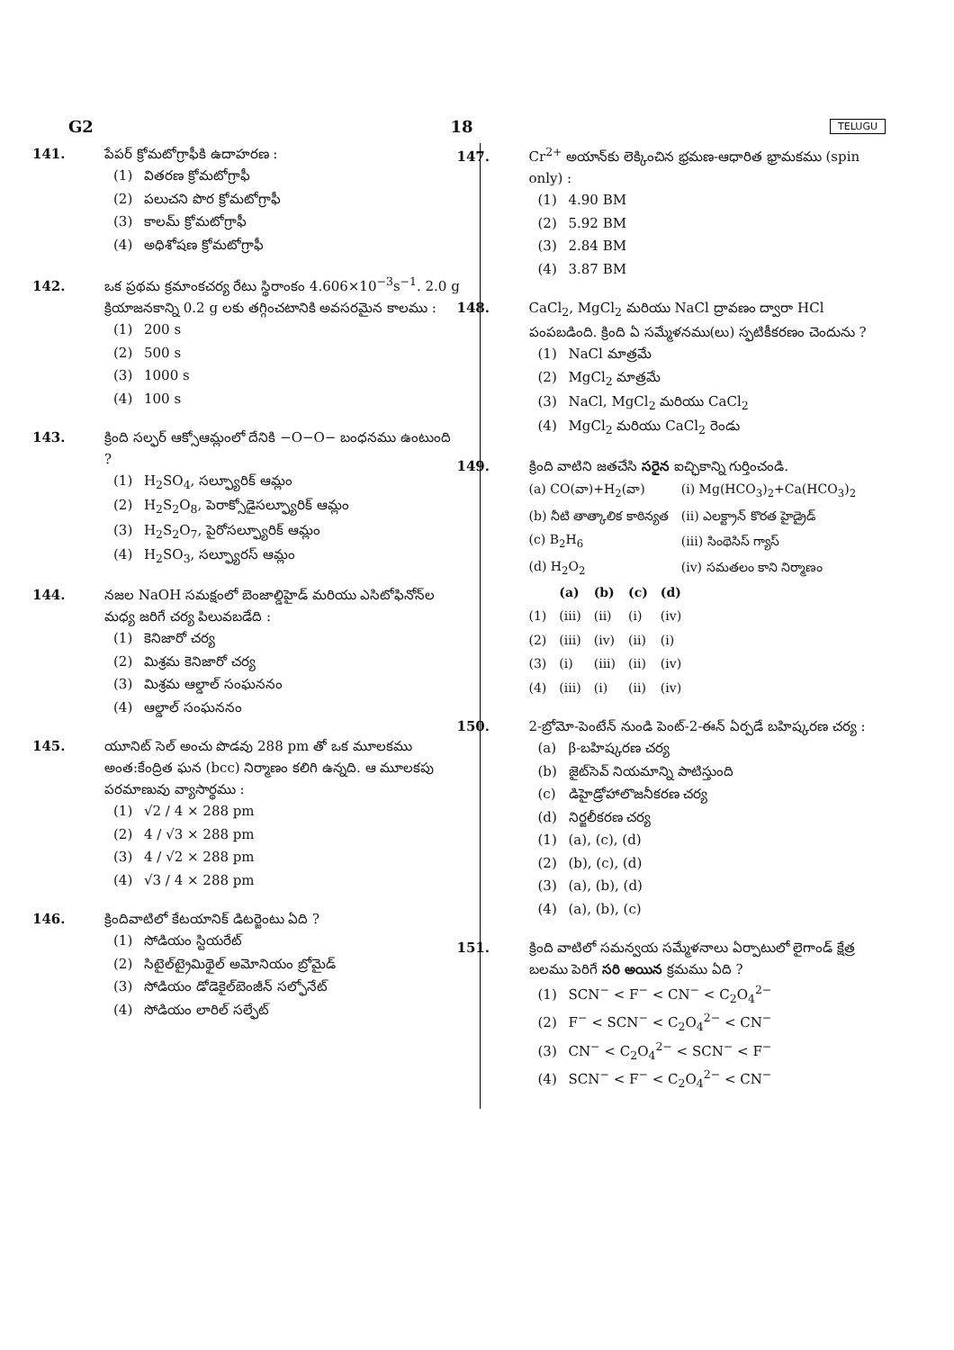G2 18 TELUGU
141. పేపర్ క్రోమటోగ్రాఫీకి ఉదాహరణ :
(1) వితరణ క్రోమటోగ్రాఫీ
(2) పలుచని పొర క్రోమటోగ్రాఫీ
(3) కాలమ్ క్రోమటోగ్రాఫీ
(4) అధిశోషణ క్రోమటోగ్రాఫీ
142. ఒక ప్రథమ క్రమాంకచర్య రేటు స్థిరాంకం 4.606×10<sup>−3</sup>s<sup>−1</sup>. 2.0 g క్రియాజనకాన్ని 0.2 g లకు తగ్గించటానికి అవసరమైన కాలము :
(1) 200 s
(2) 500 s
(3) 1000 s
(4) 100 s
143. క్రింది సల్ఫర్ ఆక్సోఆమ్లంలో దేనికి −O−O− బంధనము ఉంటుంది ?
(1) H<sub>2</sub>SO<sub>4</sub>, సల్ఫ్యూరిక్ ఆమ్లం
(2) H<sub>2</sub>S<sub>2</sub>O<sub>8</sub>, పెరాక్సోడైసల్ఫ్యూరిక్ ఆమ్లం
(3) H<sub>2</sub>S<sub>2</sub>O<sub>7</sub>, పైరోసల్ఫ్యూరిక్ ఆమ్లం
(4) H<sub>2</sub>SO<sub>3</sub>, సల్ఫ్యూరస్ ఆమ్లం
144. నజల NaOH సమక్షంలో బెంజాల్డిహైడ్ మరియు ఎసిటోఫినోన్‌ల మధ్య జరిగే చర్య పిలువబడేది :
(1) కెనిజారో చర్య
(2) మిశ్రమ కెనిజారో చర్య
(3) మిశ్రమ ఆల్డాల్ సంఘననం
(4) ఆల్డాల్ సంఘననం
145. యూనిట్ సెల్ అంచు పొడవు 288 pm తో ఒక మూలకము అంత:కేంద్రిత ఘన (bcc) నిర్మాణం కలిగి ఉన్నది. ఆ మూలకపు పరమాణువు వ్యాసార్థము :
(1) √2 / 4 × 288 pm
(2) 4 / √3 × 288 pm
(3) 4 / √2 × 288 pm
(4) √3 / 4 × 288 pm
146. క్రిందివాటిలో కేటయానిక్ డిటర్జెంటు ఏది ?
(1) సోడియం స్టియరేట్
(2) సిటైల్‌ట్రైమిథైల్ అమోనియం బ్రోమైడ్
(3) సోడియం డోడెకైల్‌బెంజీన్ సల్ఫోనేట్
(4) సోడియం లారిల్ సల్ఫేట్
147. Cr<sup>2+</sup> అయాన్‌కు లెక్కించిన భ్రమణ-ఆధారిత భ్రామకము (spin only) :
(1) 4.90 BM
(2) 5.92 BM
(3) 2.84 BM
(4) 3.87 BM
148. CaCl<sub>2</sub>, MgCl<sub>2</sub> మరియు NaCl ద్రావణం ద్వారా HCl పంపబడింది. క్రింది ఏ సమ్మేళనము(లు) స్ఫటికీకరణం చెందును ?
(1) NaCl మాత్రమే
(2) MgCl<sub>2</sub> మాత్రమే
(3) NaCl, MgCl<sub>2</sub> మరియు CaCl<sub>2</sub>
(4) MgCl<sub>2</sub> మరియు CaCl<sub>2</sub> రెండు
149. క్రింది వాటిని జతచేసి సరైన ఐచ్ఛికాన్ని గుర్తించండి.
| (a) CO(వా)+H<sub>2</sub>(వా) | (i) Mg(HCO<sub>3</sub>)<sub>2</sub>+Ca(HCO<sub>3</sub>)<sub>2</sub> |
| (b) నీటి తాత్కాలిక కాఠిన్యత | (ii) ఎలక్ట్రాన్ కొరత హైడ్రైడ్ |
| (c) B<sub>2</sub>H<sub>6</sub> | (iii) సింథెసిస్ గ్యాస్ |
| (d) H<sub>2</sub>O<sub>2</sub> | (iv) సమతలం కాని నిర్మాణం |
| | (a) | (b) | (c) | (d) |
| --- | --- | --- | --- | --- |
| (1) | (iii) | (ii) | (i) | (iv) |
| (2) | (iii) | (iv) | (ii) | (i) |
| (3) | (i) | (iii) | (ii) | (iv) |
| (4) | (iii) | (i) | (ii) | (iv) |
150. 2-బ్రోమో-పెంటేన్ నుండి పెంట్-2-ఈన్ ఏర్పడే బహిష్కరణ చర్య :
(a) β-బహిష్కరణ చర్య
(b) జైట్‌సెవ్ నియమాన్ని పాటిస్తుంది
(c) డిహైడ్రోహాలొజనీకరణ చర్య
(d) నిర్జలీకరణ చర్య
(1) (a), (c), (d)
(2) (b), (c), (d)
(3) (a), (b), (d)
(4) (a), (b), (c)
151. క్రింది వాటిలో సమన్వయ సమ్మేళనాలు ఏర్పాటులో లైగాండ్ క్షేత్ర బలము పెరిగే సరి అయిన క్రమము ఏది ?
(1) SCN<sup>−</sup> < F<sup>−</sup> < CN<sup>−</sup> < C<sub>2</sub>O<sub>4</sub><sup>2−</sup>
(2) F<sup>−</sup> < SCN<sup>−</sup> < C<sub>2</sub>O<sub>4</sub><sup>2−</sup> < CN<sup>−</sup>
(3) CN<sup>−</sup> < C<sub>2</sub>O<sub>4</sub><sup>2−</sup> < SCN<sup>−</sup> < F<sup>−</sup>
(4) SCN<sup>−</sup> < F<sup>−</sup> < C<sub>2</sub>O<sub>4</sub><sup>2−</sup> < CN<sup>−</sup>